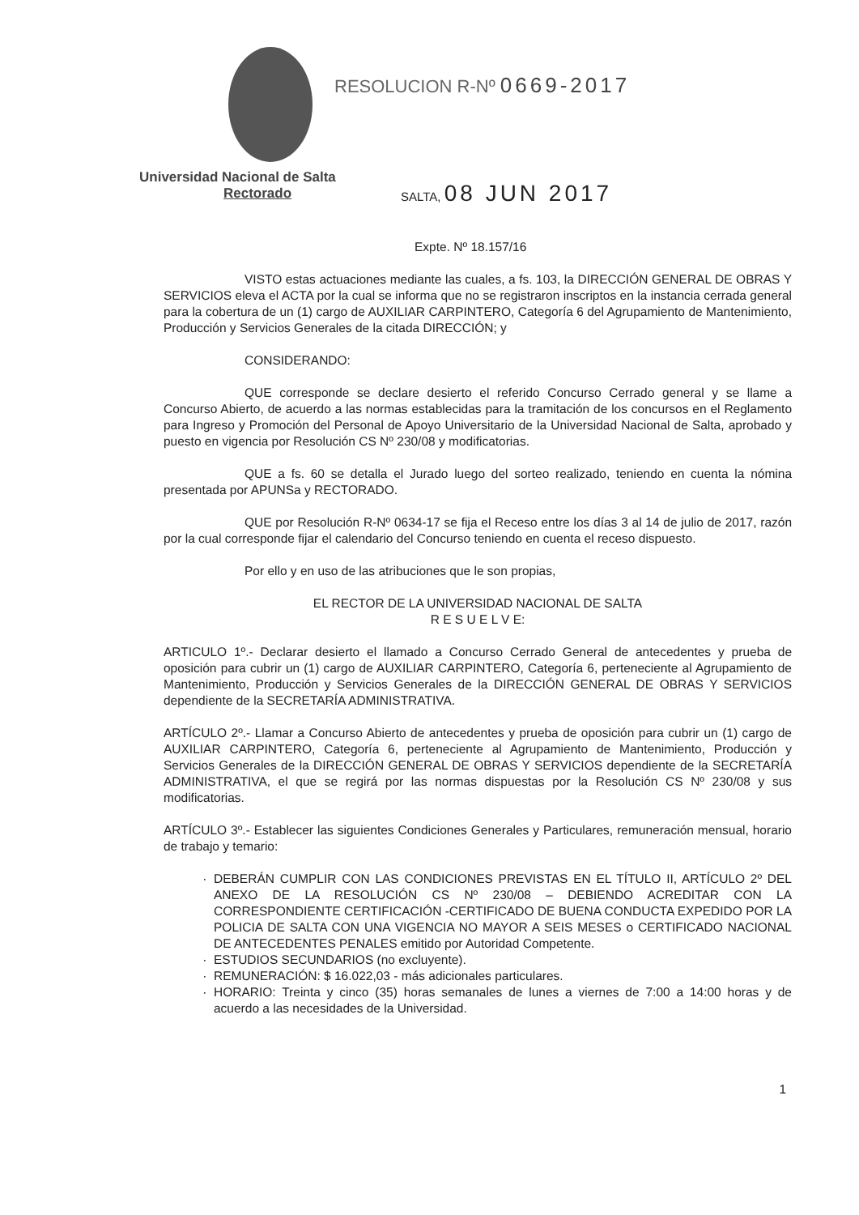RESOLUCION R-Nº 0669-2017
Universidad Nacional de Salta
Rectorado SALTA, 08 JUN 2017
Expte. Nº 18.157/16
VISTO estas actuaciones mediante las cuales, a fs. 103, la DIRECCIÓN GENERAL DE OBRAS Y SERVICIOS eleva el ACTA por la cual se informa que no se registraron inscriptos en la instancia cerrada general para la cobertura de un (1) cargo de AUXILIAR CARPINTERO, Categoría 6 del Agrupamiento de Mantenimiento, Producción y Servicios Generales de la citada DIRECCIÓN; y
CONSIDERANDO:
QUE corresponde se declare desierto el referido Concurso Cerrado general y se llame a Concurso Abierto, de acuerdo a las normas establecidas para la tramitación de los concursos en el Reglamento para Ingreso y Promoción del Personal de Apoyo Universitario de la Universidad Nacional de Salta, aprobado y puesto en vigencia por Resolución CS Nº 230/08 y modificatorias.
QUE a fs. 60 se detalla el Jurado luego del sorteo realizado, teniendo en cuenta la nómina presentada por APUNSa y RECTORADO.
QUE por Resolución R-Nº 0634-17 se fija el Receso entre los días 3 al 14 de julio de 2017, razón por la cual corresponde fijar el calendario del Concurso teniendo en cuenta el receso dispuesto.
Por ello y en uso de las atribuciones que le son propias,
EL RECTOR DE LA UNIVERSIDAD NACIONAL DE SALTA
R E S U E L V E:
ARTICULO 1º.- Declarar desierto el llamado a Concurso Cerrado General de antecedentes y prueba de oposición para cubrir un (1) cargo de AUXILIAR CARPINTERO, Categoría 6, perteneciente al Agrupamiento de Mantenimiento, Producción y Servicios Generales de la DIRECCIÓN GENERAL DE OBRAS Y SERVICIOS dependiente de la SECRETARÍA ADMINISTRATIVA.
ARTÍCULO 2º.- Llamar a Concurso Abierto de antecedentes y prueba de oposición para cubrir un (1) cargo de AUXILIAR CARPINTERO, Categoría 6, perteneciente al Agrupamiento de Mantenimiento, Producción y Servicios Generales de la DIRECCIÓN GENERAL DE OBRAS Y SERVICIOS dependiente de la SECRETARÍA ADMINISTRATIVA, el que se regirá por las normas dispuestas por la Resolución CS Nº 230/08 y sus modificatorias.
ARTÍCULO 3º.- Establecer las siguientes Condiciones Generales y Particulares, remuneración mensual, horario de trabajo y temario:
DEBERÁN CUMPLIR CON LAS CONDICIONES PREVISTAS EN EL TÍTULO II, ARTÍCULO 2º DEL ANEXO DE LA RESOLUCIÓN CS Nº 230/08 – DEBIENDO ACREDITAR CON LA CORRESPONDIENTE CERTIFICACIÓN -CERTIFICADO DE BUENA CONDUCTA EXPEDIDO POR LA POLICIA DE SALTA CON UNA VIGENCIA NO MAYOR A SEIS MESES o CERTIFICADO NACIONAL DE ANTECEDENTES PENALES emitido por Autoridad Competente.
ESTUDIOS SECUNDARIOS (no excluyente).
REMUNERACIÓN: $ 16.022,03 - más adicionales particulares.
HORARIO: Treinta y cinco (35) horas semanales de lunes a viernes de 7:00 a 14:00 horas y de acuerdo a las necesidades de la Universidad.
1